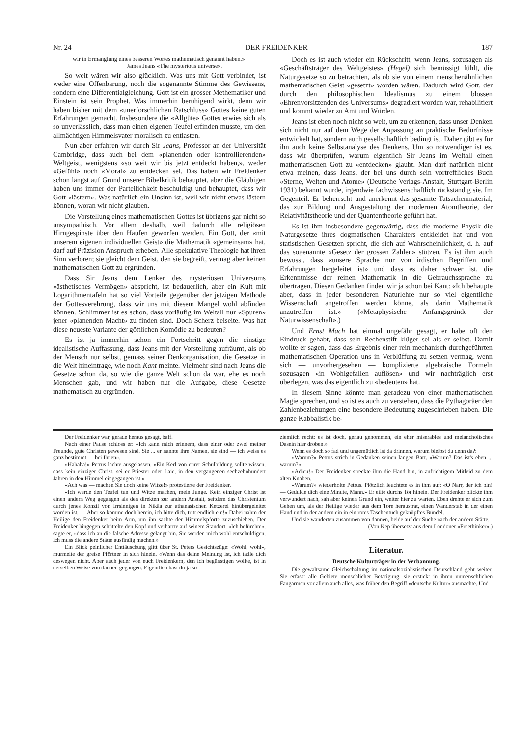Nr. 24 DER FREIDENKER 187
wir in Ermanglung eines besseren Wortes mathematisch genannt haben.»
James Jeans «The mysterious universe».
So weit wären wir also glücklich. Was uns mit Gott verbindet, ist weder eine Offenbarung, noch die sogenannte Stimme des Gewissens, sondern eine Differentialgleichung. Gott ist ein grosser Methematiker und Einstein ist sein Prophet. Was immerhin beruhigend wirkt, denn wir haben bisher mit dem «unerforschlichen Ratschluss» Gottes keine guten Erfahrungen gemacht. Insbesondere die «Allgüte» Gottes erwies sich als so unverlässlich, dass man einen eigenen Teufel erfinden musste, um den allmächtigen Himmelsvater moralisch zu entlasten.
Nun aber erfahren wir durch Sir Jeans, Professor an der Universität Cambridge, dass auch bei dem «planenden oder kontrollierenden» Weltgeist, wenigstens «so weit wir bis jetzt entdeckt haben,», weder «Gefühl» noch «Moral» zu entdecken sei. Das haben wir Freidenker schon längst auf Grund unserer Bibelkritik behauptet, aber die Gläubigen haben uns immer der Parteilichkeit beschuldigt und behauptet, dass wir Gott «lästern». Was natürlich ein Unsinn ist, weil wir nicht etwas lästern können, woran wir nicht glauben.
Die Vorstellung eines mathematischen Gottes ist übrigens gar nicht so unsympathisch. Vor allem deshalb, weil dadurch alle religiösen Hirngespinste über den Haufen geworfen werden. Ein Gott, der «mit unserem eigenen individuellen Geist» die Mathematik «gemeinsam» hat, darf auf Präzision Anspruch erheben. Alle spekulative Theologie hat ihren Sinn verloren; sie gleicht dem Geist, den sie begreift, vermag aber keinen mathematischen Gott zu ergründen.
Dass Sir Jeans dem Lenker des mysteriösen Universums «ästhetisches Vermögen» abspricht, ist bedauerlich, aber ein Kult mit Logarithmentafeln hat so viel Vorteile gegenüber der jetzigen Methode der Gottesverehrung, dass wir uns mit diesem Mangel wohl abfinden können. Schlimmer ist es schon, dass vorläufig im Weltall nur «Spuren» jener «planenden Macht» zu finden sind. Doch Scherz beiseite. Was hat diese neueste Variante der göttlichen Komödie zu bedeuten?
Es ist ja immerhin schon ein Fortschritt gegen die einstige idealistische Auffassung, dass Jeans mit der Vorstellung aufräumt, als ob der Mensch nur selbst, gemäss seiner Denkorganisation, die Gesetze in die Welt hineintrage, wie noch Kant meinte. Vielmehr sind nach Jeans die Gesetze schon da, so wie die ganze Welt schon da war, ehe es noch Menschen gab, und wir haben nur die Aufgabe, diese Gesetze mathematisch zu ergründen.
Doch es ist auch wieder ein Rückschritt, wenn Jeans, sozusagen als «Geschäftsträger des Weltgeistes» (Hegel) sich bemüssigt fühlt, die Naturgesetze so zu betrachten, als ob sie von einem menschenähnlichen mathematischen Geist «gesetzt» worden wären. Dadurch wird Gott, der durch den philosophischen Idealismus zu einem blossen «Ehrenvorsitzenden des Universums» degradiert worden war, rehabilitiert und kommt wieder zu Amt und Würden.
Jeans ist eben noch nicht so weit, um zu erkennen, dass unser Denken sich nicht nur auf dem Wege der Anpassung an praktische Bedürfnisse entwickelt hat, sondern auch gesellschaftlich bedingt ist. Daher gibt es für ihn auch keine Selbstanalyse des Denkens. Um so notwendiger ist es, dass wir überprüfen, warum eigentlich Sir Jeans im Weltall einen mathematischen Gott zu «entdecken» glaubt. Man darf natürlich nicht etwa meinen, dass Jeans, der bei uns durch sein vortreffliches Buch «Sterne, Welten und Atome» (Deutsche Verlags-Anstalt, Stuttgart-Berlin 1931) bekannt wurde, irgendwie fachwissenschaftlich rückständig sie. Im Gegenteil. Er beherrscht und anerkennt das gesamte Tatsachenmaterial, das zur Bildung und Ausgestaltung der modernen Atomtheorie, der Relativitätstheorie und der Quantentheorie geführt hat.
Es ist ihm insbesondere gegenwärtig, dass die moderne Physik die Naturgesetze ihres dogmatischen Charakters entkleidet hat und von statistischen Gesetzen spricht, die sich auf Wahrscheinlichkeit, d. h. auf das sogenannte «Gesetz der grossen Zahlen» stützen. Es ist ihm auch bewusst, dass «unsere Sprache nur von irdischen Begriffen und Erfahrungen hergeleitet ist» und dass es daher schwer ist, die Erkenntnisse der reinen Mathematik in die Gebrauchssprache zu übertragen. Diesen Gedanken finden wir ja schon bei Kant: «Ich behaupte aber, dass in jeder besonderen Naturlehre nur so viel eigentliche Wissenschaft angetroffen werden könne, als darin Mathematik anzutreffen ist.» («Metaphysische Anfangsgründe der Naturwissenschaft».)
Und Ernst Mach hat einmal ungefähr gesagt, er habe oft den Eindruck gehabt, dass sein Rechenstift klüger sei als er selbst. Damit wollte er sagen, dass das Ergebnis einer rein mechanisch durchgeführten mathematischen Operation uns in Verblüffung zu setzen vermag, wenn sich — unvorhergesehen — komplizierte algebraische Formeln sozusagen «in Wohlgefallen auflösen» und wir nachträglich erst überlegen, was das eigentlich zu «bedeuten» hat.
In diesem Sinne könnte man geradezu von einer mathematischen Magie sprechen, und so ist es auch zu verstehen, dass die Pythagoräer den Zahlenbeziehungen eine besondere Bedeutung zugeschrieben haben. Die ganze Kabbalistik be-
Der Freidenker war, gerade heraus gesagt, baff.
Nach einer Pause schloss er: «Ich kann mich erinnern, dass einer oder zwei meiner Freunde, gute Christen gewesen sind. Sie ... er nannte ihre Namen, sie sind — ich weiss es ganz bestimmt — bei Ihnen».
«Hahaha!» Petrus lachte ausgelassen. «Ein Kerl von eurer Schulbildung sollte wissen, dass kein einziger Christ, sei er Priester oder Laie, in den vergangenen sechzehnhundert Jahren in den Himmel eingegangen ist.»
«Ach was — machen Sie doch keine Witze!» protestierte der Freidenker.
«Ich werde den Teufel tun und Witze machen, mein Junge. Kein einziger Christ ist einen andern Weg gegangen als den direkten zur andern Anstalt, seitdem das Christentum durch jenes Konzil von Irrsinnigen in Nikäa zur athanasischen Ketzerei hinübergeleitet worden ist. — Aber so komme doch herein, ich bitte dich, tritt endlich ein!» Dabei nahm der Heilige den Freidenker beim Arm, um ihn sachte der Himmelspforte zuzuschieben. Der Freidenker hingegen schüttelte den Kopf und verharrte auf seinem Standort. «Ich befürchte», sagte er, «dass ich an die falsche Adresse gelangt bin. Sie werden mich wohl entschuldigen, ich muss die andere Stätte ausfindig machen.»
Ein Blick peinlicher Enttäuschung glitt über St. Peters Gesichtszüge: «Wohl, wohl», murmelte der greise Pförtner in sich hinein. «Wenn das deine Meinung ist, ich tadle dich deswegen nicht. Aber auch jeder von euch Freidenkern, den ich begünstigen wollte, ist in derselben Weise von dannen gegangen. Eigentlich hast du ja so
ziemlich recht: es ist doch, genau genommen, ein eher miserables und melancholisches Dasein hier droben.»
Wenn es doch so fad und ungemütlich ist da drinnen, warum bleibst du denn da?:
«Warum?» Petrus strich in Gedanken seinen langen Bart. «Warum? Das ist's eben ... warum?»
«Adieu!» Der Freidenker streckte ihm die Hand hin, in aufrichtigem Mitleid zu dem alten Knaben.
«Warum?» wiederholte Petrus. Plötzlich leuchtete es in ihm auf: «O Narr, der ich bin! — Gedulde dich eine Minute, Mann.» Er eilte durchs Tor hinein. Der Freidenker blickte ihm verwundert nach, sah aber keinen Grund ein, weiter hier zu warten. Eben drehte er sich zum Gehen um, als der Heilige wieder aus dem Tore heraustrat, einen Wanderstab in der einen Hand und in der andern ein in ein rotes Taschentuch geknüpftes Bündel.
Und sie wanderten zusammen von dannen, beide auf der Suche nach der andern Stätte.
(Von Kep übersetzt aus dem Londoner «Freethinker».)
Literatur.
Deutsche Kulturträger in der Verbannung.
Die gewaltsame Gleichschaltung im nationalsozialistischen Deutschland geht weiter. Sie erfasst alle Gebiete menschlicher Betätigung, sie erstickt in ihren unmenschlichen Fangarmen vor allem auch alles, was früher den Begriff «deutsche Kultur» ausmachte. Und